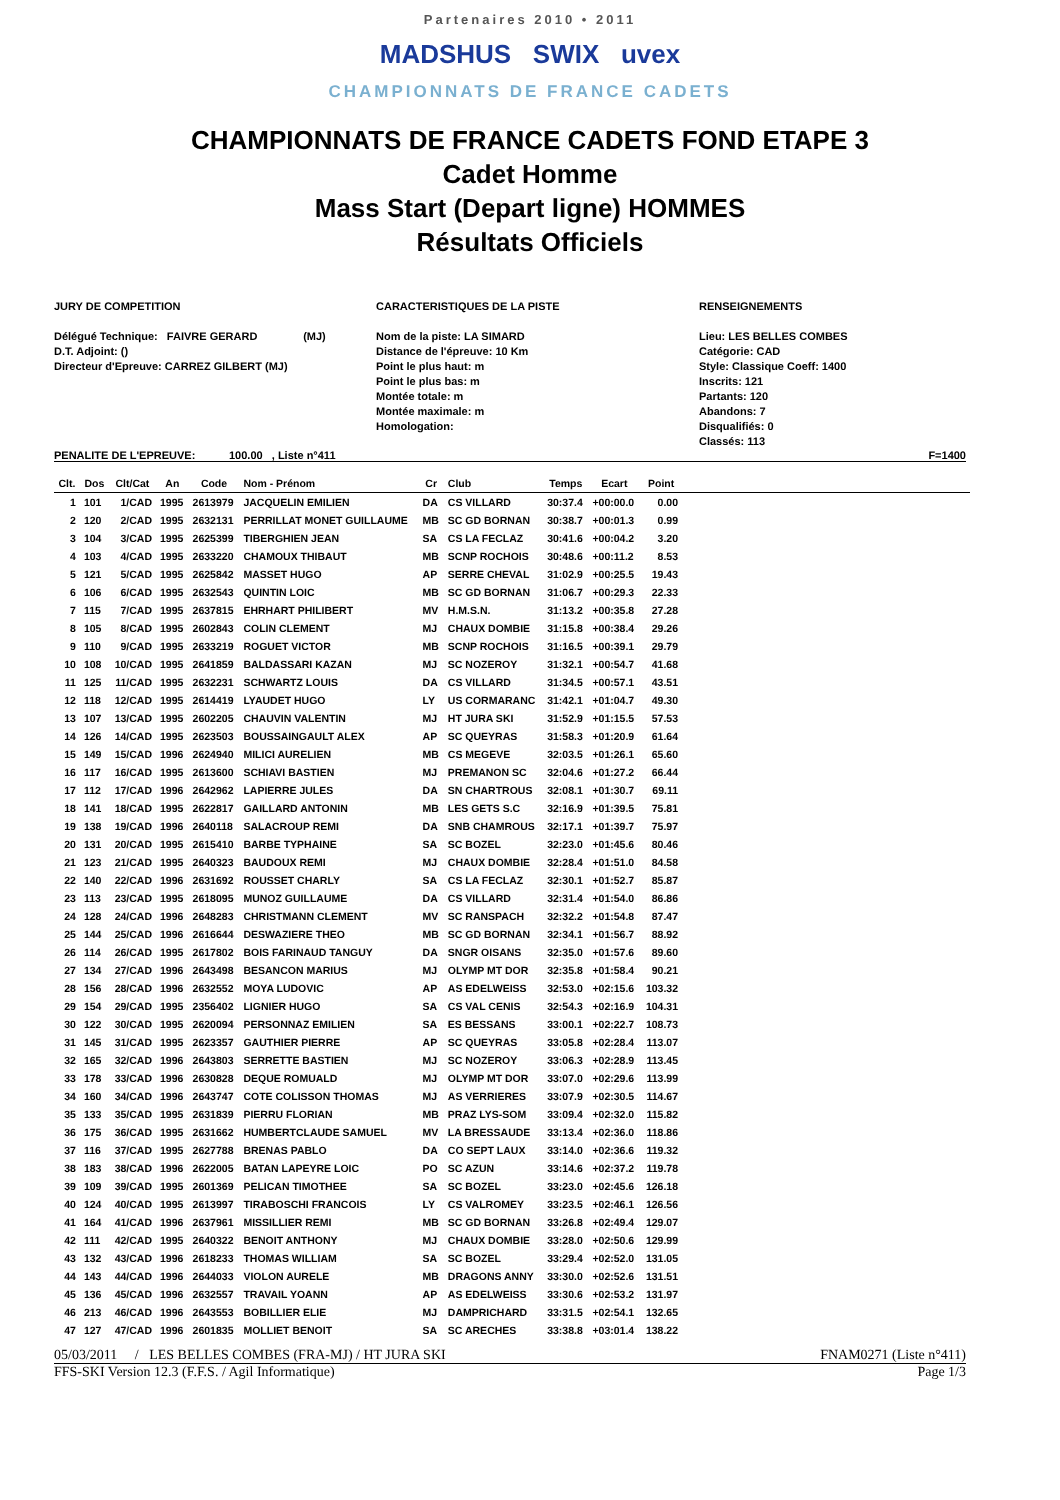Partenaires 2010 • 2011
MADSHUS SWIX uvex
CHAMPIONNATS DE FRANCE CADETS
CHAMPIONNATS DE FRANCE CADETS FOND ETAPE 3
Cadet Homme
Mass Start (Depart ligne) HOMMES
Résultats Officiels
JURY DE COMPETITION
Délégué Technique: FAIVRE GERARD (MJ)
D.T. Adjoint: ()
Directeur d'Epreuve: CARREZ GILBERT (MJ)
CARACTERISTIQUES DE LA PISTE
Nom de la piste: LA SIMARD
Distance de l'épreuve: 10 Km
Point le plus haut: m
Point le plus bas: m
Montée totale: m
Montée maximale: m
Homologation:
RENSEIGNEMENTS
Lieu: LES BELLES COMBES
Catégorie: CAD
Style: Classique Coeff: 1400
Inscrits: 121
Partants: 120
Abandons: 7
Disqualifiés: 0
Classés: 113
PENALITE DE L'EPREUVE: 100.00 , Liste n°411 F=1400
| Clt. | Dos | Clt/Cat | An | Code | Nom - Prénom | Cr | Club | Temps | Ecart | Point | |
| --- | --- | --- | --- | --- | --- | --- | --- | --- | --- | --- | --- |
| 1 | 101 | 1/CAD | 1995 | 2613979 | JACQUELIN EMILIEN | DA | CS VILLARD | 30:37.4 | +00:00.0 | 0.00 | |
| 2 | 120 | 2/CAD | 1995 | 2632131 | PERRILLAT MONET GUILLAUME | MB | SC GD BORNAN | 30:38.7 | +00:01.3 | 0.99 | |
| 3 | 104 | 3/CAD | 1995 | 2625399 | TIBERGHIEN JEAN | SA | CS LA FECLAZ | 30:41.6 | +00:04.2 | 3.20 | |
| 4 | 103 | 4/CAD | 1995 | 2633220 | CHAMOUX THIBAUT | MB | SCNP ROCHOIS | 30:48.6 | +00:11.2 | 8.53 | |
| 5 | 121 | 5/CAD | 1995 | 2625842 | MASSET HUGO | AP | SERRE CHEVAL | 31:02.9 | +00:25.5 | 19.43 | |
| 6 | 106 | 6/CAD | 1995 | 2632543 | QUINTIN LOIC | MB | SC GD BORNAN | 31:06.7 | +00:29.3 | 22.33 | |
| 7 | 115 | 7/CAD | 1995 | 2637815 | EHRHART PHILIBERT | MV | H.M.S.N. | 31:13.2 | +00:35.8 | 27.28 | |
| 8 | 105 | 8/CAD | 1995 | 2602843 | COLIN CLEMENT | MJ | CHAUX DOMBIE | 31:15.8 | +00:38.4 | 29.26 | |
| 9 | 110 | 9/CAD | 1995 | 2633219 | ROGUET VICTOR | MB | SCNP ROCHOIS | 31:16.5 | +00:39.1 | 29.79 | |
| 10 | 108 | 10/CAD | 1995 | 2641859 | BALDASSARI KAZAN | MJ | SC NOZEROY | 31:32.1 | +00:54.7 | 41.68 | |
| 11 | 125 | 11/CAD | 1995 | 2632231 | SCHWARTZ LOUIS | DA | CS VILLARD | 31:34.5 | +00:57.1 | 43.51 | |
| 12 | 118 | 12/CAD | 1995 | 2614419 | LYAUDET HUGO | LY | US CORMARANC | 31:42.1 | +01:04.7 | 49.30 | |
| 13 | 107 | 13/CAD | 1995 | 2602205 | CHAUVIN VALENTIN | MJ | HT JURA SKI | 31:52.9 | +01:15.5 | 57.53 | |
| 14 | 126 | 14/CAD | 1995 | 2623503 | BOUSSAINGAULT ALEX | AP | SC QUEYRAS | 31:58.3 | +01:20.9 | 61.64 | |
| 15 | 149 | 15/CAD | 1996 | 2624940 | MILICI AURELIEN | MB | CS MEGEVE | 32:03.5 | +01:26.1 | 65.60 | |
| 16 | 117 | 16/CAD | 1995 | 2613600 | SCHIAVI BASTIEN | MJ | PREMANON SC | 32:04.6 | +01:27.2 | 66.44 | |
| 17 | 112 | 17/CAD | 1996 | 2642962 | LAPIERRE JULES | DA | SN CHARTROUS | 32:08.1 | +01:30.7 | 69.11 | |
| 18 | 141 | 18/CAD | 1995 | 2622817 | GAILLARD ANTONIN | MB | LES GETS S.C | 32:16.9 | +01:39.5 | 75.81 | |
| 19 | 138 | 19/CAD | 1996 | 2640118 | SALACROUP REMI | DA | SNB CHAMROUS | 32:17.1 | +01:39.7 | 75.97 | |
| 20 | 131 | 20/CAD | 1995 | 2615410 | BARBE TYPHAINE | SA | SC BOZEL | 32:23.0 | +01:45.6 | 80.46 | |
| 21 | 123 | 21/CAD | 1995 | 2640323 | BAUDOUX REMI | MJ | CHAUX DOMBIE | 32:28.4 | +01:51.0 | 84.58 | |
| 22 | 140 | 22/CAD | 1996 | 2631692 | ROUSSET CHARLY | SA | CS LA FECLAZ | 32:30.1 | +01:52.7 | 85.87 | |
| 23 | 113 | 23/CAD | 1995 | 2618095 | MUNOZ GUILLAUME | DA | CS VILLARD | 32:31.4 | +01:54.0 | 86.86 | |
| 24 | 128 | 24/CAD | 1996 | 2648283 | CHRISTMANN CLEMENT | MV | SC RANSPACH | 32:32.2 | +01:54.8 | 87.47 | |
| 25 | 144 | 25/CAD | 1996 | 2616644 | DESWAZIERE THEO | MB | SC GD BORNAN | 32:34.1 | +01:56.7 | 88.92 | |
| 26 | 114 | 26/CAD | 1995 | 2617802 | BOIS FARINAUD TANGUY | DA | SNGR OISANS | 32:35.0 | +01:57.6 | 89.60 | |
| 27 | 134 | 27/CAD | 1996 | 2643498 | BESANCON MARIUS | MJ | OLYMP MT DOR | 32:35.8 | +01:58.4 | 90.21 | |
| 28 | 156 | 28/CAD | 1996 | 2632552 | MOYA LUDOVIC | AP | AS EDELWEISS | 32:53.0 | +02:15.6 | 103.32 | |
| 29 | 154 | 29/CAD | 1995 | 2356402 | LIGNIER HUGO | SA | CS VAL CENIS | 32:54.3 | +02:16.9 | 104.31 | |
| 30 | 122 | 30/CAD | 1995 | 2620094 | PERSONNAZ EMILIEN | SA | ES BESSANS | 33:00.1 | +02:22.7 | 108.73 | |
| 31 | 145 | 31/CAD | 1995 | 2623357 | GAUTHIER PIERRE | AP | SC QUEYRAS | 33:05.8 | +02:28.4 | 113.07 | |
| 32 | 165 | 32/CAD | 1996 | 2643803 | SERRETTE BASTIEN | MJ | SC NOZEROY | 33:06.3 | +02:28.9 | 113.45 | |
| 33 | 178 | 33/CAD | 1996 | 2630828 | DEQUE ROMUALD | MJ | OLYMP MT DOR | 33:07.0 | +02:29.6 | 113.99 | |
| 34 | 160 | 34/CAD | 1996 | 2643747 | COTE COLISSON THOMAS | MJ | AS VERRIERES | 33:07.9 | +02:30.5 | 114.67 | |
| 35 | 133 | 35/CAD | 1995 | 2631839 | PIERRU FLORIAN | MB | PRAZ LYS-SOM | 33:09.4 | +02:32.0 | 115.82 | |
| 36 | 175 | 36/CAD | 1995 | 2631662 | HUMBERTCLAUDE SAMUEL | MV | LA BRESSAUDE | 33:13.4 | +02:36.0 | 118.86 | |
| 37 | 116 | 37/CAD | 1995 | 2627788 | BRENAS PABLO | DA | CO SEPT LAUX | 33:14.0 | +02:36.6 | 119.32 | |
| 38 | 183 | 38/CAD | 1996 | 2622005 | BATAN LAPEYRE LOIC | PO | SC AZUN | 33:14.6 | +02:37.2 | 119.78 | |
| 39 | 109 | 39/CAD | 1995 | 2601369 | PELICAN TIMOTHEE | SA | SC BOZEL | 33:23.0 | +02:45.6 | 126.18 | |
| 40 | 124 | 40/CAD | 1995 | 2613997 | TIRABOSCHI FRANCOIS | LY | CS VALROMEY | 33:23.5 | +02:46.1 | 126.56 | |
| 41 | 164 | 41/CAD | 1996 | 2637961 | MISSILLIER REMI | MB | SC GD BORNAN | 33:26.8 | +02:49.4 | 129.07 | |
| 42 | 111 | 42/CAD | 1995 | 2640322 | BENOIT ANTHONY | MJ | CHAUX DOMBIE | 33:28.0 | +02:50.6 | 129.99 | |
| 43 | 132 | 43/CAD | 1996 | 2618233 | THOMAS WILLIAM | SA | SC BOZEL | 33:29.4 | +02:52.0 | 131.05 | |
| 44 | 143 | 44/CAD | 1996 | 2644033 | VIOLON AURELE | MB | DRAGONS ANNY | 33:30.0 | +02:52.6 | 131.51 | |
| 45 | 136 | 45/CAD | 1996 | 2632557 | TRAVAIL YOANN | AP | AS EDELWEISS | 33:30.6 | +02:53.2 | 131.97 | |
| 46 | 213 | 46/CAD | 1996 | 2643553 | BOBILLIER ELIE | MJ | DAMPRICHARD | 33:31.5 | +02:54.1 | 132.65 | |
| 47 | 127 | 47/CAD | 1996 | 2601835 | MOLLIET BENOIT | SA | SC ARECHES | 33:38.8 | +03:01.4 | 138.22 | |
05/03/2011 / LES BELLES COMBES (FRA-MJ) / HT JURA SKI FNAM0271 (Liste n°411)
FFS-SKI Version 12.3 (F.F.S. / Agil Informatique) Page 1/3